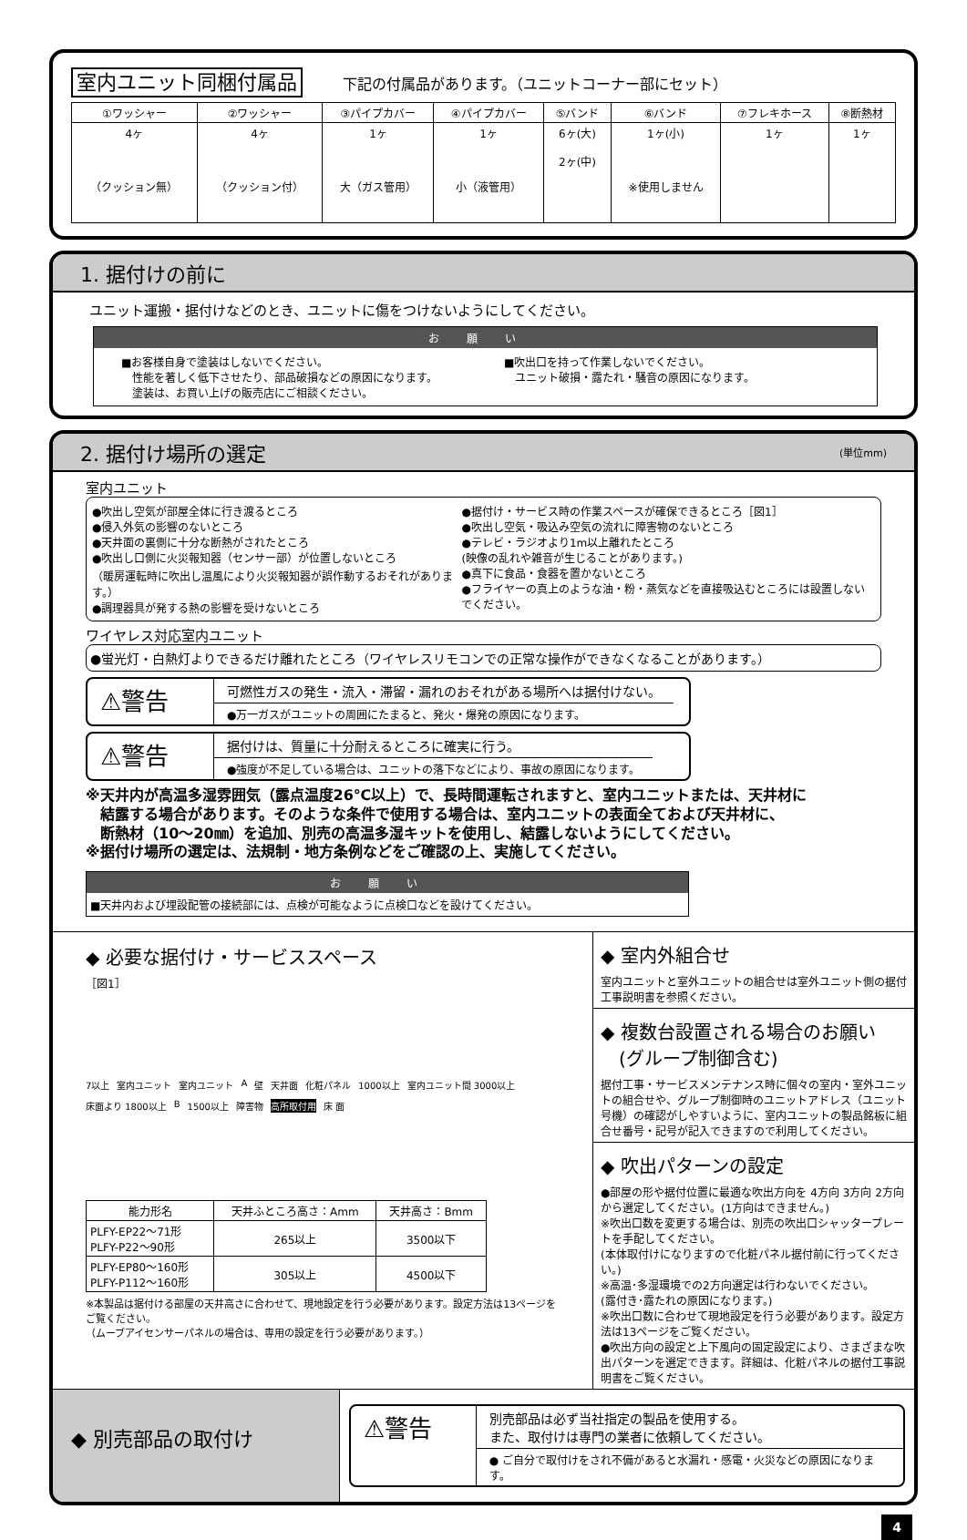室内ユニット同梱付属品 下記の付属品があります。（ユニットコーナー部にセット）
| ①ワッシャー | ②ワッシャー | ③パイプカバー | ④パイプカバー | ⑤バンド | ⑥バンド | ⑦フレキホース | ⑧断熱材 |
| --- | --- | --- | --- | --- | --- | --- | --- |
| 4ヶ （クッション無） | 4ヶ （クッション付） | 1ヶ 大（ガス管用） | 1ヶ 小（液管用） | 6ヶ(大) 2ヶ(中) | 1ヶ(小) ※使用しません | 1ヶ | 1ヶ |
1. 据付けの前に
ユニット運搬・据付けなどのとき、ユニットに傷をつけないようにしてください。
お願い
■お客様自身で塗装はしないでください。
　性能を著しく低下させたり、部品破損などの原因になります。
　塗装は、お買い上げの販売店にご相談ください。
■吹出口を持って作業しないでください。
　ユニット破損・露たれ・騒音の原因になります。
2. 据付け場所の選定 (単位mm)
室内ユニット
●吹出し空気が部屋全体に行き渡るところ
●侵入外気の影響のないところ
●天井面の裏側に十分な断熱がされたところ
●吹出し口側に火災報知器（センサー部）が位置しないところ
（暖房運転時に吹出し温風により火災報知器が誤作動するおそれがあります。）
●調理器具が発する熱の影響を受けないところ
●据付け・サービス時の作業スペースが確保できるところ［図1］
●吹出し空気・吸込み空気の流れに障害物のないところ
●テレビ・ラジオより1m以上離れたところ
(映像の乱れや雑音が生じることがあります。)
●真下に食品・食器を置かないところ
●フライヤーの真上のような油・粉・蒸気などを直接吸込むところには設置しないでください。
ワイヤレス対応室内ユニット
●蛍光灯・白熱灯よりできるだけ離れたところ（ワイヤレスリモコンでの正常な操作ができなくなることがあります。）
⚠警告
可燃性ガスの発生・流入・滞留・漏れのおそれがある場所へは据付けない。
●万一ガスがユニットの周囲にたまると、発火・爆発の原因になります。
⚠警告
据付けは、質量に十分耐えるところに確実に行う。
●強度が不足している場合は、ユニットの落下などにより、事故の原因になります。
※天井内が高温多湿雰囲気（露点温度26℃以上）で、長時間運転されますと、室内ユニットまたは、天井材に
　結露する場合があります。そのような条件で使用する場合は、室内ユニットの表面全ておよび天井材に、
　断熱材（10～20㎜）を追加、別売の高温多湿キットを使用し、結露しないようにしてください。
※据付け場所の選定は、法規制・地方条例などをご確認の上、実施してください。
お願い
■天井内および埋設配管の接続部には、点検が可能なように点検口などを設けてください。
◆ 必要な据付け・サービススペース
［図1］
7以上 室内ユニット 室内ユニット A 壁 天井面 化粧パネル 1000以上 室内ユニット間 3000以上 床面より 1800以上 B 1500以上 障害物 高所取付用 床 面
| 能力形名 | 天井ふところ高さ：Amm | 天井高さ：Bmm |
| --- | --- | --- |
| PLFY-EP22～71形 PLFY-P22～90形 | 265以上 | 3500以下 |
| PLFY-EP80～160形 PLFY-P112～160形 | 305以上 | 4500以下 |
※本製品は据付ける部屋の天井高さに合わせて、現地設定を行う必要があります。設定方法は13ページをご覧ください。
（ムーブアイセンサーパネルの場合は、専用の設定を行う必要があります。）
◆ 室内外組合せ
室内ユニットと室外ユニットの組合せは室外ユニット側の据付工事説明書を参照ください。
◆ 複数台設置される場合のお願い
　(グループ制御含む)
据付工事・サービスメンテナンス時に個々の室内・室外ユニットの組合せや、グループ制御時のユニットアドレス（ユニット号機）の確認がしやすいように、室内ユニットの製品銘板に組合せ番号・記号が記入できますので利用してください。
◆ 吹出パターンの設定
●部屋の形や据付位置に最適な吹出方向を 4方向 3方向 2方向 から選定してください。(1方向はできません。)
※吹出口数を変更する場合は、別売の吹出口シャッタープレートを手配してください。
(本体取付けになりますので化粧パネル据付前に行ってください。)
※高温･多湿環境での2方向選定は行わないでください。
(露付き･露たれの原因になります。)
※吹出口数に合わせて現地設定を行う必要があります。設定方法は13ページをご覧ください。
●吹出方向の設定と上下風向の固定設定により、さまざまな吹出パターンを選定できます。詳細は、化粧パネルの据付工事説明書をご覧ください。
◆ 別売部品の取付け
⚠警告
別売部品は必ず当社指定の製品を使用する。
また、取付けは専門の業者に依頼してください。
● ご自分で取付けをされ不備があると水漏れ・感電・火災などの原因になります。
4